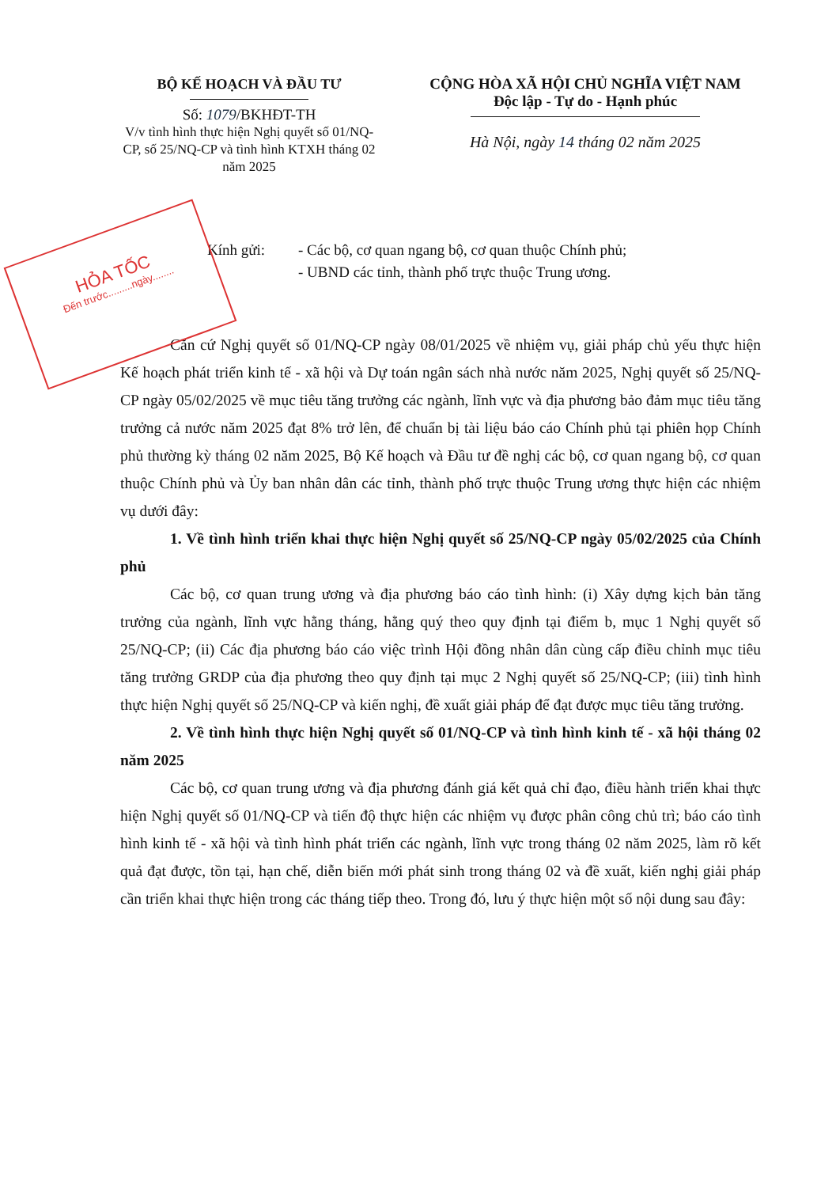HỎA TỐC
Đến trước.........ngày........
BỘ KẾ HOẠCH VÀ ĐẦU TƯ
Số: 1079/BKHĐT-TH
V/v tình hình thực hiện Nghị quyết số 01/NQ-CP, số 25/NQ-CP và tình hình KTXH tháng 02 năm 2025
CỘNG HÒA XÃ HỘI CHỦ NGHĨA VIỆT NAM
Độc lập - Tự do - Hạnh phúc
Hà Nội, ngày 14 tháng 02 năm 2025
Kính gửi: - Các bộ, cơ quan ngang bộ, cơ quan thuộc Chính phủ;
- UBND các tỉnh, thành phố trực thuộc Trung ương.
Căn cứ Nghị quyết số 01/NQ-CP ngày 08/01/2025 về nhiệm vụ, giải pháp chủ yếu thực hiện Kế hoạch phát triển kinh tế - xã hội và Dự toán ngân sách nhà nước năm 2025, Nghị quyết số 25/NQ-CP ngày 05/02/2025 về mục tiêu tăng trưởng các ngành, lĩnh vực và địa phương bảo đảm mục tiêu tăng trưởng cả nước năm 2025 đạt 8% trở lên, để chuẩn bị tài liệu báo cáo Chính phủ tại phiên họp Chính phủ thường kỳ tháng 02 năm 2025, Bộ Kế hoạch và Đầu tư đề nghị các bộ, cơ quan ngang bộ, cơ quan thuộc Chính phủ và Ủy ban nhân dân các tỉnh, thành phố trực thuộc Trung ương thực hiện các nhiệm vụ dưới đây:
1. Về tình hình triển khai thực hiện Nghị quyết số 25/NQ-CP ngày 05/02/2025 của Chính phủ
Các bộ, cơ quan trung ương và địa phương báo cáo tình hình: (i) Xây dựng kịch bản tăng trưởng của ngành, lĩnh vực hằng tháng, hằng quý theo quy định tại điểm b, mục 1 Nghị quyết số 25/NQ-CP; (ii) Các địa phương báo cáo việc trình Hội đồng nhân dân cùng cấp điều chỉnh mục tiêu tăng trưởng GRDP của địa phương theo quy định tại mục 2 Nghị quyết số 25/NQ-CP; (iii) tình hình thực hiện Nghị quyết số 25/NQ-CP và kiến nghị, đề xuất giải pháp để đạt được mục tiêu tăng trưởng.
2. Về tình hình thực hiện Nghị quyết số 01/NQ-CP và tình hình kinh tế - xã hội tháng 02 năm 2025
Các bộ, cơ quan trung ương và địa phương đánh giá kết quả chỉ đạo, điều hành triển khai thực hiện Nghị quyết số 01/NQ-CP và tiến độ thực hiện các nhiệm vụ được phân công chủ trì; báo cáo tình hình kinh tế - xã hội và tình hình phát triển các ngành, lĩnh vực trong tháng 02 năm 2025, làm rõ kết quả đạt được, tồn tại, hạn chế, diễn biến mới phát sinh trong tháng 02 và đề xuất, kiến nghị giải pháp cần triển khai thực hiện trong các tháng tiếp theo. Trong đó, lưu ý thực hiện một số nội dung sau đây: